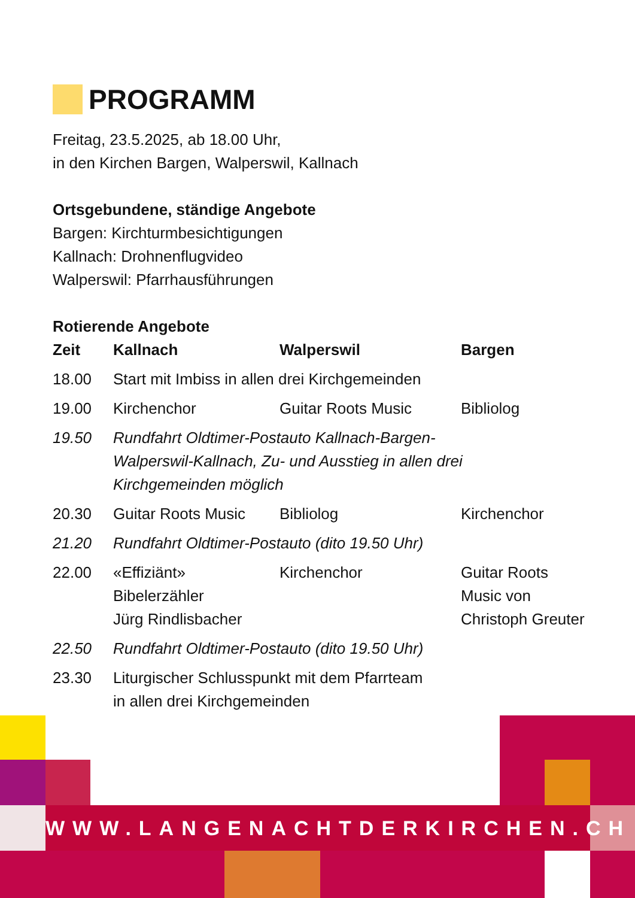PROGRAMM
Freitag, 23.5.2025, ab 18.00 Uhr,
in den Kirchen Bargen, Walperswil, Kallnach
Ortsgebundene, ständige Angebote
Bargen: Kirchturmbesichtigungen
Kallnach: Drohnenflugvideo
Walperswil: Pfarrhausführungen
Rotierende Angebote
| Zeit | Kallnach | Walperswil | Bargen |
| --- | --- | --- | --- |
| 18.00 | Start mit Imbiss in allen drei Kirchgemeinden | | |
| 19.00 | Kirchenchor | Guitar Roots Music | Bibliolog |
| 19.50 | Rundfahrt Oldtimer-Postauto Kallnach-Bargen- Walperswil-Kallnach, Zu- und Ausstieg in allen drei Kirchgemeinden möglich | | |
| 20.30 | Guitar Roots Music | Bibliolog | Kirchenchor |
| 21.20 | Rundfahrt Oldtimer-Postauto (dito 19.50 Uhr) | | |
| 22.00 | «Effiziänt» Bibelerzähler Jürg Rindlisbacher | Kirchenchor | Guitar Roots Music von Christoph Greuter |
| 22.50 | Rundfahrt Oldtimer-Postauto (dito 19.50 Uhr) | | |
| 23.30 | Liturgischer Schlusspunkt mit dem Pfarrteam in allen drei Kirchgemeinden | | |
WWW.LANGENACHTDERKIRCHEN.CH